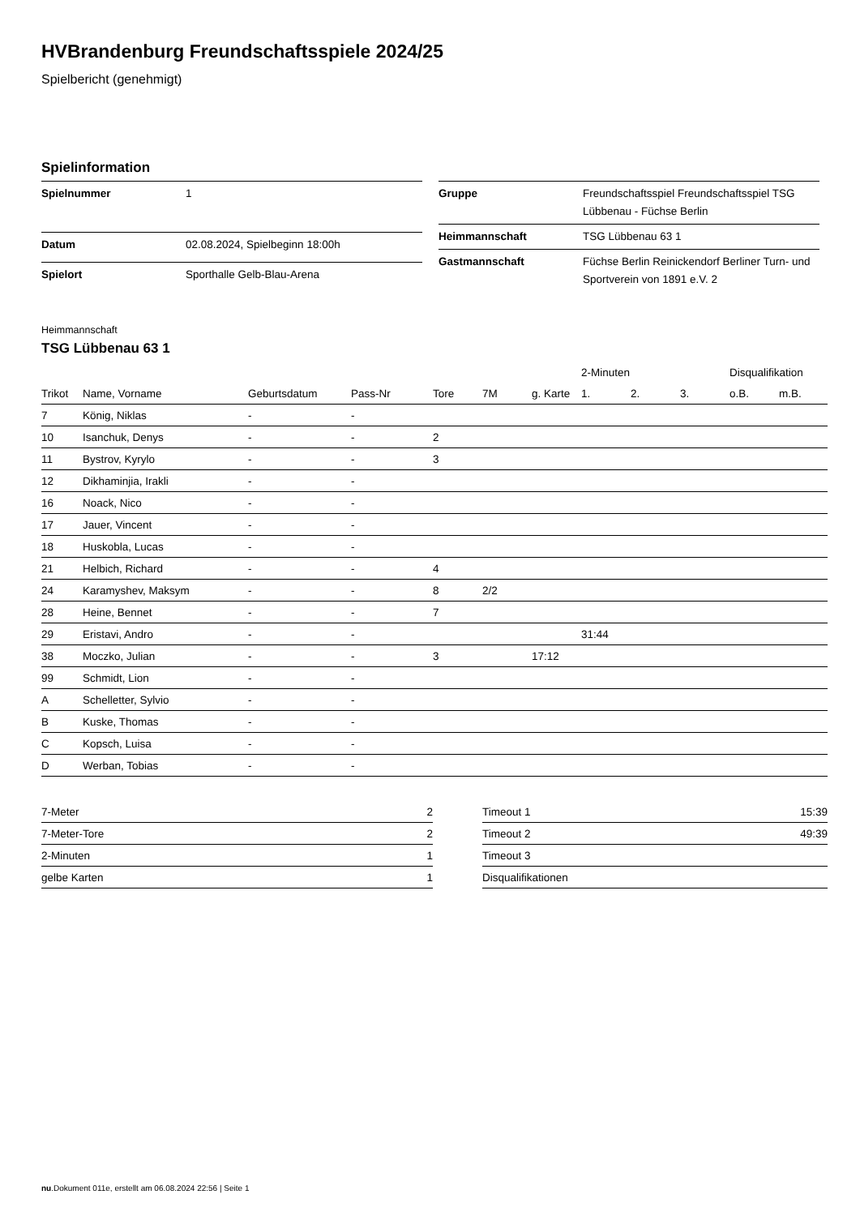HVBrandenburg Freundschaftsspiele 2024/25
Spielbericht (genehmigt)
Spielinformation
| Spielnummer | 1 |
| Datum | 02.08.2024, Spielbeginn 18:00h |
| Spielort | Sporthalle Gelb-Blau-Arena |
| Gruppe | Freundschaftsspiel Freundschaftsspiel TSG Lübbenau - Füchse Berlin |
| Heimmannschaft | TSG Lübbenau 63 1 |
| Gastmannschaft | Füchse Berlin Reinickendorf Berliner Turn- und Sportverein von 1891 e.V. 2 |
Heimmannschaft
TSG Lübbenau 63 1
| | | | | | | | 2-Minuten | | | Disqualifikation | |
| --- | --- | --- | --- | --- | --- | --- | --- | --- | --- | --- | --- |
| Trikot | Name, Vorname | Geburtsdatum | Pass-Nr | Tore | 7M | g. Karte | 1. | 2. | 3. | o.B. | m.B. |
| 7 | König, Niklas | - | - | | | | | | | | |
| 10 | Isanchuk, Denys | - | - | 2 | | | | | | | |
| 11 | Bystrov, Kyrylo | - | - | 3 | | | | | | | |
| 12 | Dikhaminjia, Irakli | - | - | | | | | | | | |
| 16 | Noack, Nico | - | - | | | | | | | | |
| 17 | Jauer, Vincent | - | - | | | | | | | | |
| 18 | Huskobla, Lucas | - | - | | | | | | | | |
| 21 | Helbich, Richard | - | - | 4 | | | | | | | |
| 24 | Karamyshev, Maksym | - | - | 8 | 2/2 | | | | | | |
| 28 | Heine, Bennet | - | - | 7 | | | | | | | |
| 29 | Eristavi, Andro | - | - | | | | 31:44 | | | | |
| 38 | Moczko, Julian | - | - | 3 | | 17:12 | | | | | |
| 99 | Schmidt, Lion | - | - | | | | | | | | |
| A | Schelletter, Sylvio | - | - | | | | | | | | |
| B | Kuske, Thomas | - | - | | | | | | | | |
| C | Kopsch, Luisa | - | - | | | | | | | | |
| D | Werban, Tobias | - | - | | | | | | | | |
| 7-Meter | 2 |
| 7-Meter-Tore | 2 |
| 2-Minuten | 1 |
| gelbe Karten | 1 |
| Timeout 1 | 15:39 |
| Timeout 2 | 49:39 |
| Timeout 3 | |
| Disqualifikationen | |
nu.Dokument 011e, erstellt am 06.08.2024 22:56 | Seite 1